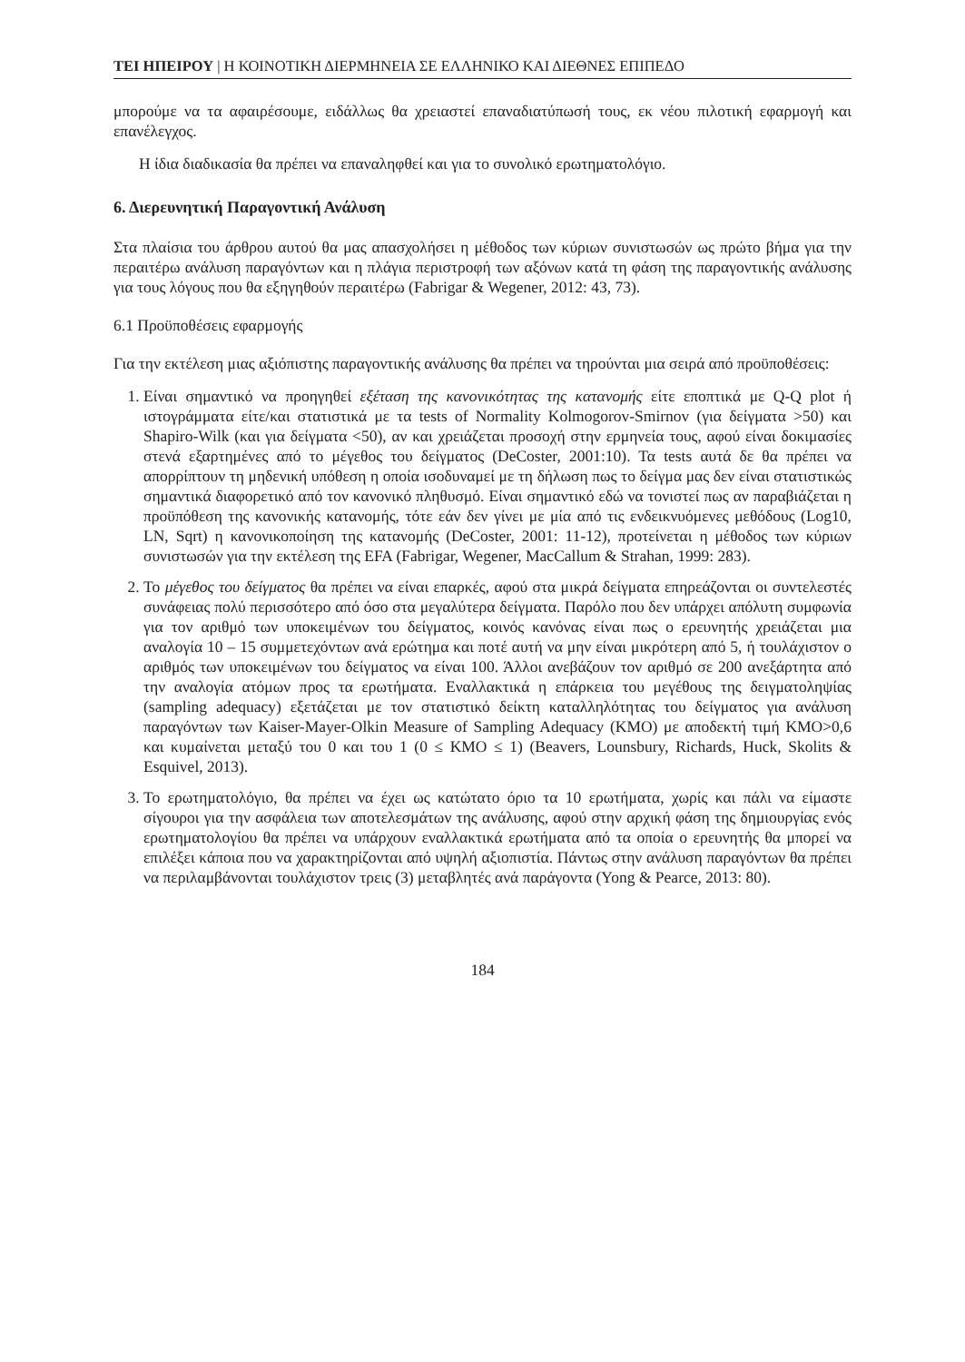ΤΕΙ ΗΠΕΙΡΟΥ | Η ΚΟΙΝΟΤΙΚΗ ΔΙΕΡΜΗΝΕΙΑ ΣΕ ΕΛΛΗΝΙΚΟ ΚΑΙ ΔΙΕΘΝΕΣ ΕΠΙΠΕΔΟ
μπορούμε να τα αφαιρέσουμε, ειδάλλως θα χρειαστεί επαναδιατύπωσή τους, εκ νέου πιλοτική εφαρμογή και επανέλεγχος.
Η ίδια διαδικασία θα πρέπει να επαναληφθεί και για το συνολικό ερωτηματολόγιο.
6. Διερευνητική Παραγοντική Ανάλυση
Στα πλαίσια του άρθρου αυτού θα μας απασχολήσει η μέθοδος των κύριων συνιστωσών ως πρώτο βήμα για την περαιτέρω ανάλυση παραγόντων και η πλάγια περιστροφή των αξόνων κατά τη φάση της παραγοντικής ανάλυσης για τους λόγους που θα εξηγηθούν περαιτέρω (Fabrigar & Wegener, 2012: 43, 73).
6.1 Προϋποθέσεις εφαρμογής
Για την εκτέλεση μιας αξιόπιστης παραγοντικής ανάλυσης θα πρέπει να τηρούνται μια σειρά από προϋποθέσεις:
1. Είναι σημαντικό να προηγηθεί εξέταση της κανονικότητας της κατανομής είτε εποπτικά με Q-Q plot ή ιστογράμματα είτε/και στατιστικά με τα tests of Normality Kolmogorov-Smirnov (για δείγματα >50) και Shapiro-Wilk (και για δείγματα <50), αν και χρειάζεται προσοχή στην ερμηνεία τους, αφού είναι δοκιμασίες στενά εξαρτημένες από το μέγεθος του δείγματος (DeCoster, 2001:10). Τα tests αυτά δε θα πρέπει να απορρίπτουν τη μηδενική υπόθεση η οποία ισοδυναμεί με τη δήλωση πως το δείγμα μας δεν είναι στατιστικώς σημαντικά διαφορετικό από τον κανονικό πληθυσμό. Είναι σημαντικό εδώ να τονιστεί πως αν παραβιάζεται η προϋπόθεση της κανονικής κατανομής, τότε εάν δεν γίνει με μία από τις ενδεικνυόμενες μεθόδους (Log10, LN, Sqrt) η κανονικοποίηση της κατανομής (DeCoster, 2001: 11-12), προτείνεται η μέθοδος των κύριων συνιστωσών για την εκτέλεση της EFA (Fabrigar, Wegener, MacCallum & Strahan, 1999: 283).
2. Το μέγεθος του δείγματος θα πρέπει να είναι επαρκές, αφού στα μικρά δείγματα επηρεάζονται οι συντελεστές συνάφειας πολύ περισσότερο από όσο στα μεγαλύτερα δείγματα. Παρόλο που δεν υπάρχει απόλυτη συμφωνία για τον αριθμό των υποκειμένων του δείγματος, κοινός κανόνας είναι πως ο ερευνητής χρειάζεται μια αναλογία 10 – 15 συμμετεχόντων ανά ερώτημα και ποτέ αυτή να μην είναι μικρότερη από 5, ή τουλάχιστον ο αριθμός των υποκειμένων του δείγματος να είναι 100. Άλλοι ανεβάζουν τον αριθμό σε 200 ανεξάρτητα από την αναλογία ατόμων προς τα ερωτήματα. Εναλλακτικά η επάρκεια του μεγέθους της δειγματοληψίας (sampling adequacy) εξετάζεται με τον στατιστικό δείκτη καταλληλότητας του δείγματος για ανάλυση παραγόντων των Kaiser-Mayer-Olkin Measure of Sampling Adequacy (KMO) με αποδεκτή τιμή KMO>0,6 και κυμαίνεται μεταξύ του 0 και του 1 (0 ≤ KMO ≤ 1) (Beavers, Lounsbury, Richards, Huck, Skolits & Esquivel, 2013).
3. Το ερωτηματολόγιο, θα πρέπει να έχει ως κατώτατο όριο τα 10 ερωτήματα, χωρίς και πάλι να είμαστε σίγουροι για την ασφάλεια των αποτελεσμάτων της ανάλυσης, αφού στην αρχική φάση της δημιουργίας ενός ερωτηματολογίου θα πρέπει να υπάρχουν εναλλακτικά ερωτήματα από τα οποία ο ερευνητής θα μπορεί να επιλέξει κάποια που να χαρακτηρίζονται από υψηλή αξιοπιστία. Πάντως στην ανάλυση παραγόντων θα πρέπει να περιλαμβάνονται τουλάχιστον τρεις (3) μεταβλητές ανά παράγοντα (Yong & Pearce, 2013: 80).
184